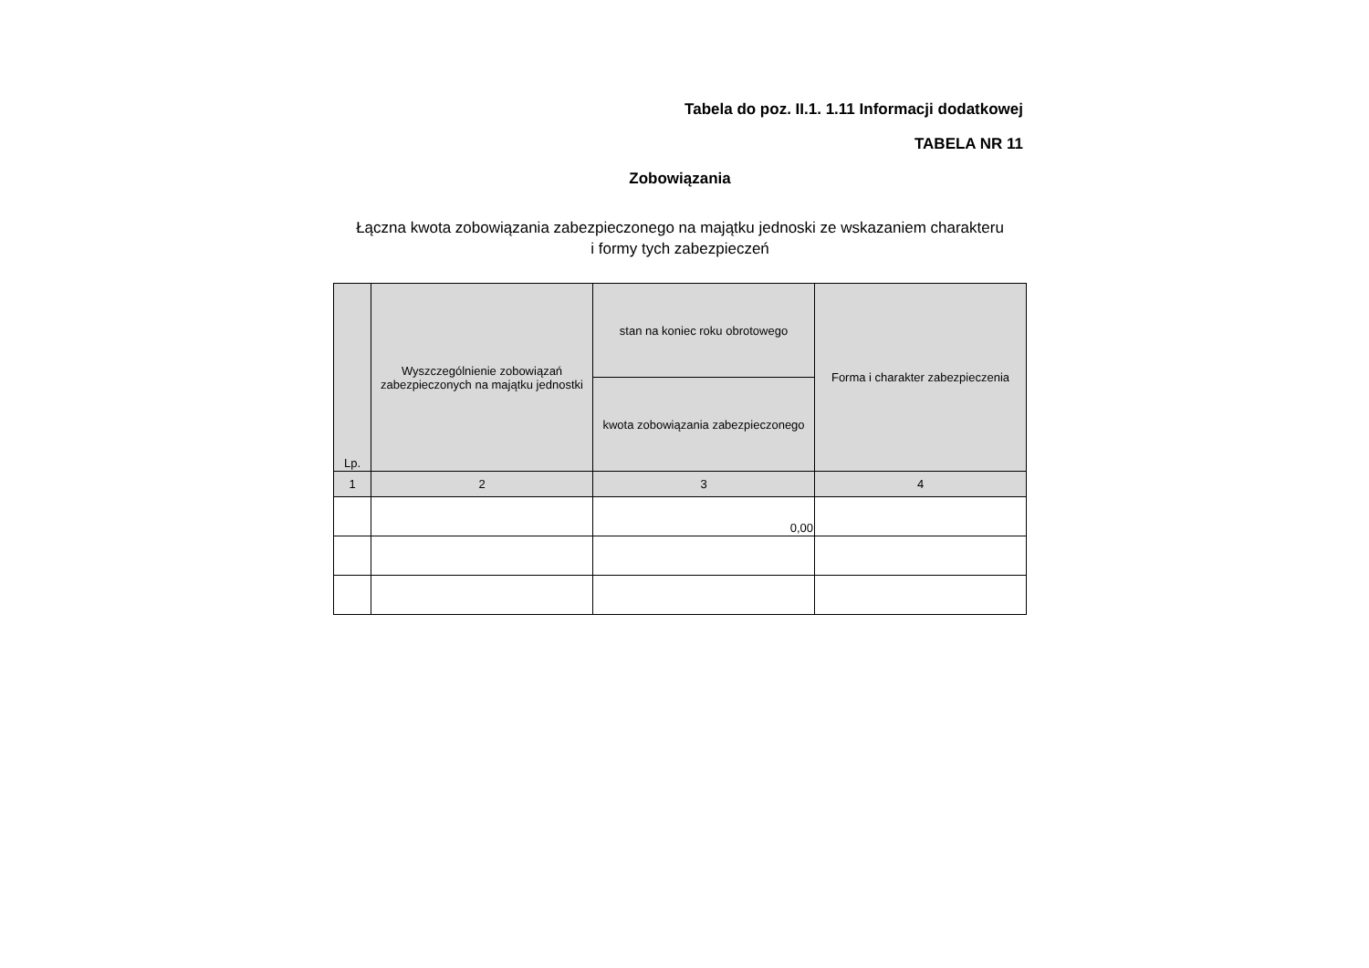Tabela do poz. II.1. 1.11 Informacji dodatkowej
TABELA NR 11
Zobowiązania
Łączna kwota zobowiązania zabezpieczonego na majątku jednoski ze wskazaniem charakteru
i formy tych zabezpieczeń
| Lp. | Wyszczególnienie zobowiązań zabezpieczonych na majątku jednostki | stan na koniec roku obrotowego | Forma i charakter zabezpieczenia |
| --- | --- | --- | --- |
| | | kwota zobowiązania zabezpieczonego | |
| 1 | 2 | 3 | 4 |
| | | 0,00 | |